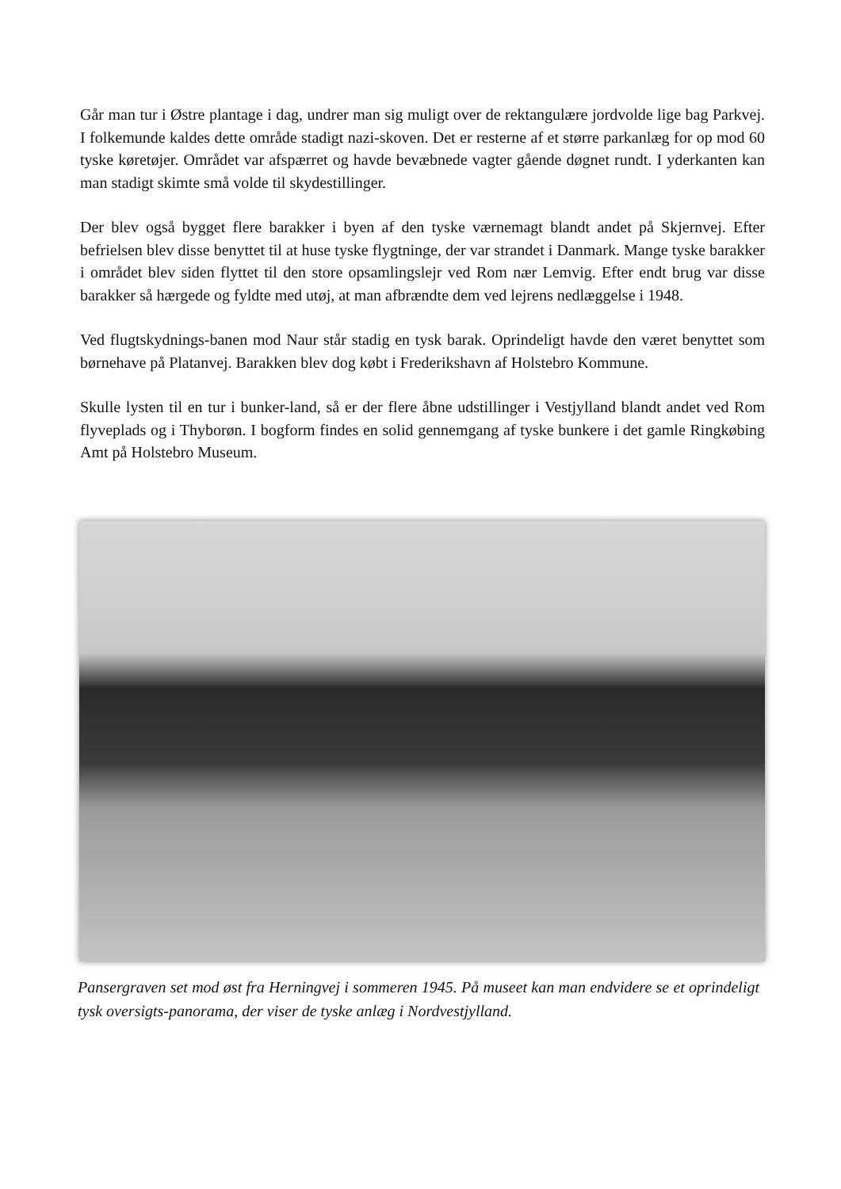Går man tur i Østre plantage i dag, undrer man sig muligt over de rektangulære jordvolde lige bag Parkvej. I folkemunde kaldes dette område stadigt nazi-skoven. Det er resterne af et større parkanlæg for op mod 60 tyske køretøjer. Området var afspærret og havde bevæbnede vagter gående døgnet rundt. I yderkanten kan man stadigt skimte små volde til skydestillinger.
Der blev også bygget flere barakker i byen af den tyske værnemagt blandt andet på Skjernvej. Efter befrielsen blev disse benyttet til at huse tyske flygtninge, der var strandet i Danmark. Mange tyske barakker i området blev siden flyttet til den store opsamlingslejr ved Rom nær Lemvig. Efter endt brug var disse barakker så hærgede og fyldte med utøj, at man afbrændte dem ved lejrens nedlæggelse i 1948.
Ved flugtskydnings-banen mod Naur står stadig en tysk barak. Oprindeligt havde den været benyttet som børnehave på Platanvej. Barakken blev dog købt i Frederikshavn af Holstebro Kommune.
Skulle lysten til en tur i bunker-land, så er der flere åbne udstillinger i Vestjylland blandt andet ved Rom flyveplads og i Thyborøn. I bogform findes en solid gennemgang af tyske bunkere i det gamle Ringkøbing Amt på Holstebro Museum.
Pansergraven set mod øst fra Herningvej i sommeren 1945. På museet kan man endvidere se et oprindeligt tysk oversigts-panorama, der viser de tyske anlæg i Nordvestjylland.